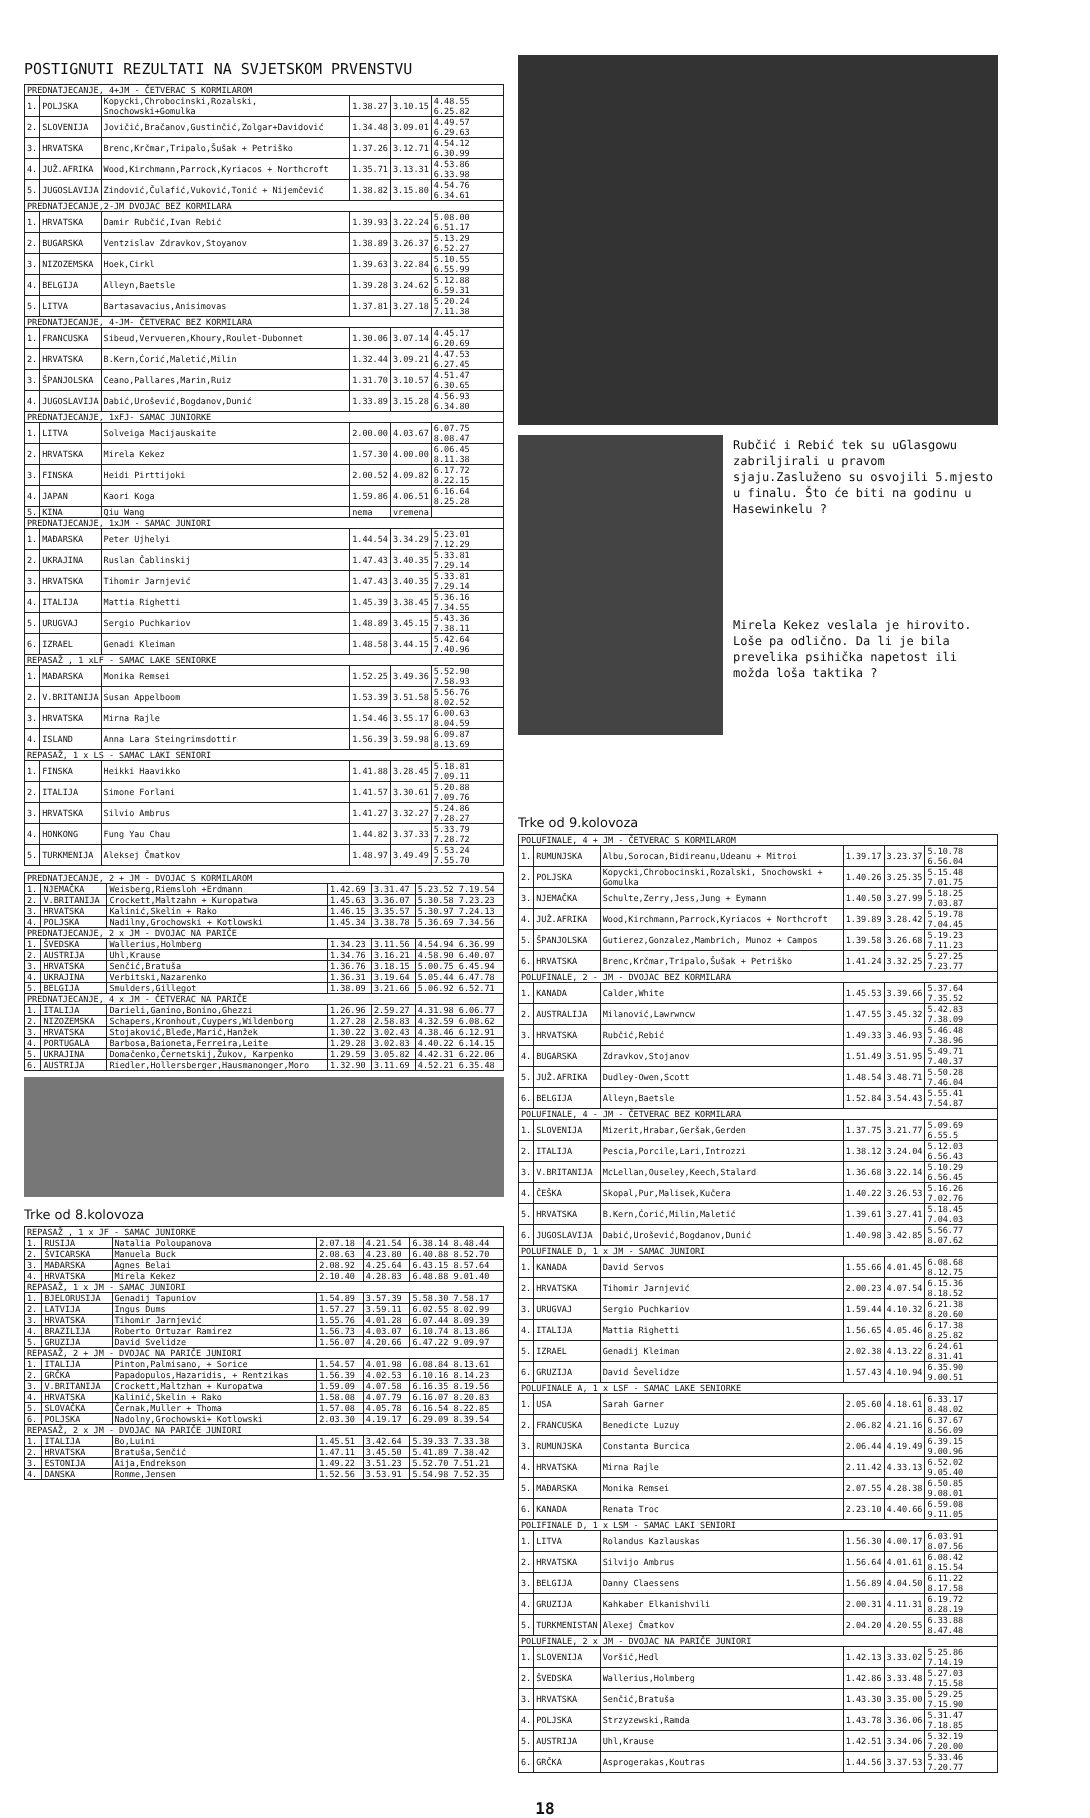POSTIGNUTI REZULTATI NA SVJETSKOM PRVENSTVU
| PREDNATJECANJE, 4+JM - ČETVERAC S KORMILAROM | | | | | |
| --- | --- | --- | --- | --- | --- |
| 1. | POLJSKA | Kopycki,Chrobocinski,Rozalski, Snochowski+Gomulka | 1.38.27 | 3.10.15 | 4.48.55 6.25.82 |
| 2. | SLOVENIJA | Jovičić,Bračanov,Gustinčić,Zolgar+Davidović | 1.34.48 | 3.09.01 | 4.49.57 6.29.63 |
| 3. | HRVATSKA | Brenc,Krčmar,Tripalo,Šušak + Petriško | 1.37.26 | 3.12.71 | 4.54.12 6.30.99 |
| 4. | JUŽ.AFRIKA | Wood,Kirchmann,Parrock,Kyriacos + Northcroft | 1.35.71 | 3.13.31 | 4.53.86 6.33.98 |
| 5. | JUGOSLAVIJA | Zindović,Čulafić,Vuković,Tonić + Nijemčević | 1.38.82 | 3.15.80 | 4.54.76 6.34.61 |
| PREDNATJECANJE,2-JM DVOJAC BEZ KORMILARA | | | | | |
| 1. | HRVATSKA | Damir Rubčić,Ivan Rebić | 1.39.93 | 3.22.24 | 5.08.00 6.51.17 |
| 2. | BUGARSKA | Ventzislav Zdravkov,Stoyanov | 1.38.89 | 3.26.37 | 5.13.29 6.52.27 |
| 3. | NIZOZEMSKA | Hoek,Cirkl | 1.39.63 | 3.22.84 | 5.10.55 6.55.99 |
| 4. | BELGIJA | Alleyn,Baetsle | 1.39.28 | 3.24.62 | 5.12.88 6.59.31 |
| 5. | LITVA | Bartasavacius,Anisimovas | 1.37.81 | 3.27.18 | 5.20.24 7.11.38 |
| PREDNATJECANJE, 4-JM- ČETVERAC BEZ KORMILARA | | | | | |
| 1. | FRANCUSKA | Sibeud,Vervueren,Khoury,Roulet-Dubonnet | 1.30.06 | 3.07.14 | 4.45.17 6.20.69 |
| 2. | HRVATSKA | B.Kern,Ćorić,Maletić,Milin | 1.32.44 | 3.09.21 | 4.47.53 6.27.45 |
| 3. | ŠPANJOLSKA | Ceano,Pallares,Marin,Ruiz | 1.31.70 | 3.10.57 | 4.51.47 6.30.65 |
| 4. | JUGOSLAVIJA | Dabić,Urošević,Bogdanov,Dunić | 1.33.89 | 3.15.28 | 4.56.93 6.34.80 |
| PREDNATJECANJE, 1xFJ- SAMAC JUNIORKE | | | | | |
| 1. | LITVA | Solveiga Macijauskaite | 2.00.00 | 4.03.67 | 6.07.75 8.08.47 |
| 2. | HRVATSKA | Mirela Kekez | 1.57.30 | 4.00.00 | 6.06.45 8.11.38 |
| 3. | FINSKA | Heidi Pirttijoki | 2.00.52 | 4.09.82 | 6.17.72 8.22.15 |
| 4. | JAPAN | Kaori Koga | 1.59.86 | 4.06.51 | 6.16.64 8.25.28 |
| 5. | KINA | Qiu Wang | nema | vremena | |
| PREDNATJECANJE, 1xJM - SAMAC JUNIORI | | | | | |
| 1. | MAĐARSKA | Peter Ujhelyi | 1.44.54 | 3.34.29 | 5.23.01 7.12.29 |
| 2. | UKRAJINA | Ruslan Čablinskij | 1.47.43 | 3.40.35 | 5.33.81 7.29.14 |
| 3. | HRVATSKA | Tihomir Jarnjević | 1.47.43 | 3.40.35 | 5.33.81 7.29.14 |
| 4. | ITALIJA | Mattia Righetti | 1.45.39 | 3.38.45 | 5.36.16 7.34.55 |
| 5. | URUGVAJ | Sergio Puchkariov | 1.48.89 | 3.45.15 | 5.43.36 7.38.11 |
| 6. | IZRAEL | Genadi Kleiman | 1.48.58 | 3.44.15 | 5.42.64 7.40.96 |
| REPASAŽ , 1 xLF - SAMAC LAKE SENIORKE | | | | | |
| 1. | MAĐARSKA | Monika Remsei | 1.52.25 | 3.49.36 | 5.52.90 7.58.93 |
| 2. | V.BRITANIJA | Susan Appelboom | 1.53.39 | 3.51.58 | 5.56.76 8.02.52 |
| 3. | HRVATSKA | Mirna Rajle | 1.54.46 | 3.55.17 | 6.00.63 8.04.59 |
| 4. | ISLAND | Anna Lara Steingrimsdottir | 1.56.39 | 3.59.98 | 6.09.87 8.13.69 |
| REPASAŽ, 1 x LS - SAMAC LAKI SENIORI | | | | | |
| 1. | FINSKA | Heikki Haavikko | 1.41.88 | 3.28.45 | 5.18.81 7.09.11 |
| 2. | ITALIJA | Simone Forlani | 1.41.57 | 3.30.61 | 5.20.88 7.09.76 |
| 3. | HRVATSKA | Silvio Ambrus | 1.41.27 | 3.32.27 | 5.24.86 7.28.27 |
| 4. | HONKONG | Fung Yau Chau | 1.44.82 | 3.37.33 | 5.33.79 7.28.72 |
| 5. | TURKMENIJA | Aleksej Čmatkov | 1.48.97 | 3.49.49 | 5.53.24 7.55.70 |
| PREDNATJECANJE, 2 + JM - DVOJAC S KORMILAROM | | | | | |
| --- | --- | --- | --- | --- | --- |
| 1. | NJEMAČKA | Weisberg,Riemsloh +Erdmann | 1.42.69 | 3.31.47 | 5.23.52 7.19.54 |
| 2. | V.BRITANIJA | Crockett,Maltzahn + Kuropatwa | 1.45.63 | 3.36.07 | 5.30.58 7.23.23 |
| 3. | HRVATSKA | Kalinić,Skelin + Rako | 1.46.15 | 3.35.57 | 5.30.97 7.24.13 |
| 4. | POLJSKA | Nadilny,Grochowski + Kotlowski | 1.45.34 | 3.38.78 | 5.36.69 7.34.56 |
| PREDNATJECANJE, 2 x JM - DVOJAC NA PARIČE | | | | | |
| 1. | ŠVEDSKA | Wallerius,Holmberg | 1.34.23 | 3.11.56 | 4.54.94 6.36.99 |
| 2. | AUSTRIJA | Uhl,Krause | 1.34.76 | 3.16.21 | 4.58.90 6.40.07 |
| 3. | HRVATSKA | Senčić,Bratuša | 1.36.76 | 3.18.15 | 5.00.75 6.45.94 |
| 4. | UKRAJINA | Verbitski,Nazarenko | 1.36.31 | 3.19.64 | 5.05.44 6.47.78 |
| 5. | BELGIJA | Smulders,Gillegot | 1.38.09 | 3.21.66 | 5.06.92 6.52.71 |
| PREDNATJECANJE, 4 x JM - ČETVERAC NA PARIČE | | | | | |
| 1. | ITALIJA | Darieli,Ganino,Bonino,Ghezzi | 1.26.96 | 2.59.27 | 4.31.98 6.06.77 |
| 2. | NIZOZEMSKA | Schapers,Kronhout,Cuypers,Wildenborg | 1.27.28 | 2.58.83 | 4.32.59 6.08.62 |
| 3. | HRVATSKA | Stojaković,Bleđe,Marić,Hanžek | 1.30.22 | 3.02.43 | 4.38.46 6.12.91 |
| 4. | PORTUGALA | Barbosa,Baioneta,Ferreira,Leite | 1.29.28 | 3.02.83 | 4.40.22 6.14.15 |
| 5. | UKRAJINA | Domačenko,Černetskij,Žukov, Karpenko | 1.29.59 | 3.05.82 | 4.42.31 6.22.06 |
| 6. | AUSTRIJA | Riedler,Hollersberger,Hausmanonger,Moro | 1.32.90 | 3.11.69 | 4.52.21 6.35.48 |
Trke od 8.kolovoza
| REPASAŽ , 1 x JF - SAMAC JUNIORKE | | | | | |
| --- | --- | --- | --- | --- | --- |
| 1. | RUSIJA | Natalia Poloupanova | 2.07.18 | 4.21.54 | 6.38.14 8.48.44 |
| 2. | ŠVICARSKA | Manuela Buck | 2.08.63 | 4.23.80 | 6.40.88 8.52.70 |
| 3. | MAĐARSKA | Agnes Belai | 2.08.92 | 4.25.64 | 6.43.15 8.57.64 |
| 4. | HRVATSKA | Mirela Kekez | 2.10.40 | 4.28.83 | 6.48.88 9.01.40 |
| REPASAŽ, 1 x JM - SAMAC JUNIORI | | | | | |
| 1. | BJELORUSIJA | Genadij Tapuniov | 1.54.89 | 3.57.39 | 5.58.30 7.58.17 |
| 2. | LATVIJA | Ingus Dums | 1.57.27 | 3.59.11 | 6.02.55 8.02.99 |
| 3. | HRVATSKA | Tihomir Jarnjević | 1.55.76 | 4.01.28 | 6.07.44 8.09.39 |
| 4. | BRAZILIJA | Roberto Ortuzar Ramirez | 1.56.73 | 4.03.07 | 6.10.74 8.13.86 |
| 5. | GRUZIJA | David Svelidze | 1.56.07 | 4.20.66 | 6.47.22 9.09.97 |
| REPASAŽ, 2 + JM - DVOJAC NA PARIČE JUNIORI | | | | | |
| 1. | ITALIJA | Pinton,Palmisano, + Sorice | 1.54.57 | 4.01.98 | 6.08.84 8.13.61 |
| 2. | GRČKA | Papadopulos,Hazaridis, + Rentzikas | 1.56.39 | 4.02.53 | 6.10.16 8.14.23 |
| 3. | V.BRITANIJA | Crockett,Maltzhan + Kuropatwa | 1.59.09 | 4.07.58 | 6.16.35 8.19.56 |
| 4. | HRVATSKA | Kalinić,Skelin + Rako | 1.58.08 | 4.07.79 | 6.16.07 8.20.83 |
| 5. | SLOVAČKA | Černak,Muller + Thoma | 1.57.08 | 4.05.78 | 6.16.54 8.22.85 |
| 6. | POLJSKA | Nadolny,Grochowski+ Kotlowski | 2.03.30 | 4.19.17 | 6.29.09 8.39.54 |
| REPASAŽ, 2 x JM - DVOJAC NA PARIČE JUNIORI | | | | | |
| 1. | ITALIJA | Bo,Luini | 1.45.51 | 3.42.64 | 5.39.33 7.33.38 |
| 2. | HRVATSKA | Bratuša,Senčić | 1.47.11 | 3.45.50 | 5.41.89 7.38.42 |
| 3. | ESTONIJA | Aija,Endrekson | 1.49.22 | 3.51.23 | 5.52.70 7.51.21 |
| 4. | DANSKA | Romme,Jensen | 1.52.56 | 3.53.91 | 5.54.98 7.52.35 |
Rubčić i Rebić tek su uGlasgowu zabriljirali u pravom sjaju.Zasluženo su osvojili 5.mjesto u finalu. Što će biti na godinu u Hasewinkelu ?
Mirela Kekez veslala je hirovito. Loše pa odlično. Da li je bila prevelika psihička napetost ili možda loša taktika ?
Trke od 9.kolovoza
| POLUFINALE, 4 + JM - ČETVERAC S KORMILAROM | | | | | |
| --- | --- | --- | --- | --- | --- |
| 1. | RUMUNJSKA | Albu,Sorocan,Bidireanu,Udeanu + Mitroi | 1.39.17 | 3.23.37 | 5.10.78 6.56.04 |
| 2. | POLJSKA | Kopycki,Chrobocinski,Rozalski, Snochowski + Gomulka | 1.40.26 | 3.25.35 | 5.15.48 7.01.75 |
| 3. | NJEMAČKA | Schulte,Zerry,Jess,Jung + Eymann | 1.40.50 | 3.27.99 | 5.18.25 7.03.87 |
| 4. | JUŽ.AFRIKA | Wood,Kirchmann,Parrock,Kyriacos + Northcroft | 1.39.89 | 3.28.42 | 5.19.78 7.04.45 |
| 5. | ŠPANJOLSKA | Gutierez,Gonzalez,Mambrich, Munoz + Campos | 1.39.58 | 3.26.68 | 5.19.23 7.11.23 |
| 6. | HRVATSKA | Brenc,Krčmar,Tripalo,Šušak + Petriško | 1.41.24 | 3.32.25 | 5.27.25 7.23.77 |
| POLUFINALE, 2 - JM - DVOJAC BEZ KORMILARA | | | | | |
| 1. | KANADA | Calder,White | 1.45.53 | 3.39.66 | 5.37.64 7.35.52 |
| 2. | AUSTRALIJA | Milanović,Lawrwncw | 1.47.55 | 3.45.32 | 5.42.83 7.38.09 |
| 3. | HRVATSKA | Rubčić,Rebić | 1.49.33 | 3.46.93 | 5.46.48 7.38.96 |
| 4. | BUGARSKA | Zdravkov,Stojanov | 1.51.49 | 3.51.95 | 5.49.71 7.40.37 |
| 5. | JUŽ.AFRIKA | Dudley-Owen,Scott | 1.48.54 | 3.48.71 | 5.50.28 7.46.04 |
| 6. | BELGIJA | Alleyn,Baetsle | 1.52.84 | 3.54.43 | 5.55.41 7.54.87 |
| POLUFINALE, 4 - JM - ČETVERAC BEZ KORMILARA | | | | | |
| 1. | SLOVENIJA | Mizerit,Hrabar,Geršak,Gerden | 1.37.75 | 3.21.77 | 5.09.69 6.55.5 |
| 2. | ITALIJA | Pescia,Porcile,Lari,Introzzi | 1.38.12 | 3.24.04 | 5.12.03 6.56.43 |
| 3. | V.BRITANIJA | McLellan,Ouseley,Keech,Stalard | 1.36.68 | 3.22.14 | 5.10.29 6.56.45 |
| 4. | ČEŠKA | Skopal,Pur,Malisek,Kučera | 1.40.22 | 3.26.53 | 5.16.26 7.02.76 |
| 5. | HRVATSKA | B.Kern,Ćorić,Milin,Maletić | 1.39.61 | 3.27.41 | 5.18.45 7.04.03 |
| 6. | JUGOSLAVIJA | Dabić,Urošević,Bogdanov,Dunić | 1.40.98 | 3.42.85 | 5.56.77 8.07.62 |
| POLUFINALE D, 1 x JM - SAMAC JUNIORI | | | | | |
| 1. | KANADA | David Servos | 1.55.66 | 4.01.45 | 6.08.68 8.12.75 |
| 2. | HRVATSKA | Tihomir Jarnjević | 2.00.23 | 4.07.54 | 6.15.36 8.18.52 |
| 3. | URUGVAJ | Sergio Puchkariov | 1.59.44 | 4.10.32 | 6.21.38 8.20.60 |
| 4. | ITALIJA | Mattia Righetti | 1.56.65 | 4.05.46 | 6.17.38 8.25.82 |
| 5. | IZRAEL | Genadij Kleiman | 2.02.38 | 4.13.22 | 6.24.61 8.31.41 |
| 6. | GRUZIJA | David Ševelidze | 1.57.43 | 4.10.94 | 6.35.90 9.00.51 |
| POLUFINALE A, 1 x LSF - SAMAC LAKE SENIORKE | | | | | |
| 1. | USA | Sarah Garner | 2.05.60 | 4.18.61 | 6.33.17 8.48.02 |
| 2. | FRANCUSKA | Benedicte Luzuy | 2.06.82 | 4.21.16 | 6.37.67 8.56.09 |
| 3. | RUMUNJSKA | Constanta Burcica | 2.06.44 | 4.19.49 | 6.39.15 9.00.96 |
| 4. | HRVATSKA | Mirna Rajle | 2.11.42 | 4.33.13 | 6.52.02 9.05.40 |
| 5. | MAĐARSKA | Monika Remsei | 2.07.55 | 4.28.38 | 6.50.85 9.08.01 |
| 6. | KANADA | Renata Troc | 2.23.10 | 4.40.66 | 6.59.08 9.11.05 |
| POLIFINALE D, 1 x LSM - SAMAC LAKI SENIORI | | | | | |
| 1. | LITVA | Rolandus Kazlauskas | 1.56.30 | 4.00.17 | 6.03.91 8.07.56 |
| 2. | HRVATSKA | Silvijo Ambrus | 1.56.64 | 4.01.61 | 6.08.42 8.15.54 |
| 3. | BELGIJA | Danny Claessens | 1.56.89 | 4.04.50 | 6.11.22 8.17.58 |
| 4. | GRUZIJA | Kahkaber Elkanishvili | 2.00.31 | 4.11.31 | 6.19.72 8.28.19 |
| 5. | TURKMENISTAN | Alexej Čmatkov | 2.04.20 | 4.20.55 | 6.33.88 8.47.48 |
| POLUFINALE, 2 x JM - DVOJAC NA PARIČE JUNIORI | | | | | |
| 1. | SLOVENIJA | Voršić,Hedl | 1.42.13 | 3.33.02 | 5.25.86 7.14.19 |
| 2. | ŠVEDSKA | Wallerius,Holmberg | 1.42.86 | 3.33.48 | 5.27.03 7.15.58 |
| 3. | HRVATSKA | Senčić,Bratuša | 1.43.30 | 3.35.00 | 5.29.25 7.15.90 |
| 4. | POLJSKA | Strzyzewski,Ramda | 1.43.78 | 3.36.06 | 5.31.47 7.18.85 |
| 5. | AUSTRIJA | Uhl,Krause | 1.42.51 | 3.34.06 | 5.32.19 7.20.00 |
| 6. | GRČKA | Asprogerakas,Koutras | 1.44.56 | 3.37.53 | 5.33.46 7.20.77 |
18